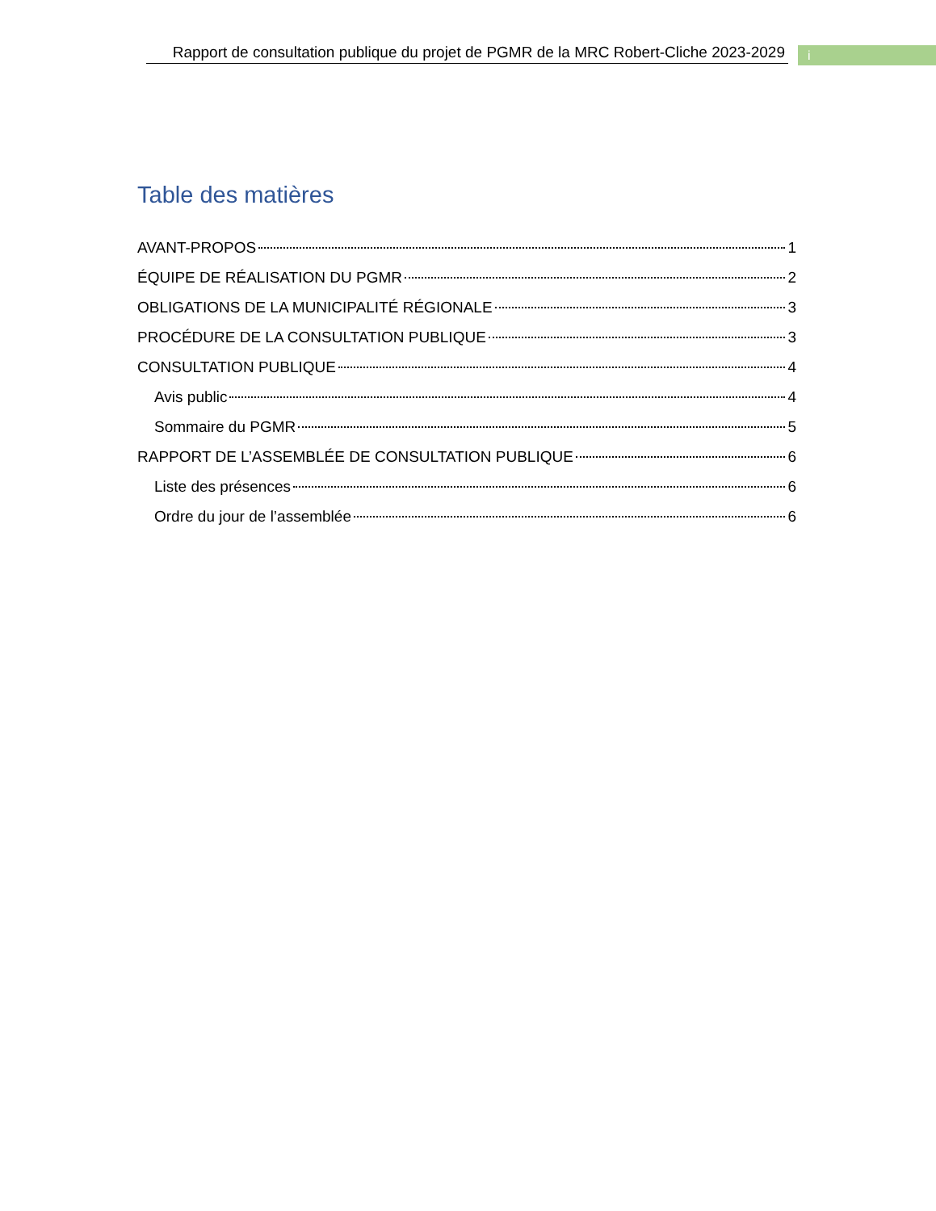Rapport de consultation publique du projet de PGMR de la MRC Robert-Cliche 2023-2029
i
Table des matières
AVANT-PROPOS 1
ÉQUIPE DE RÉALISATION DU PGMR 2
OBLIGATIONS DE LA MUNICIPALITÉ RÉGIONALE 3
PROCÉDURE DE LA CONSULTATION PUBLIQUE 3
CONSULTATION PUBLIQUE 4
Avis public 4
Sommaire du PGMR 5
RAPPORT DE L’ASSEMBLÉE DE CONSULTATION PUBLIQUE 6
Liste des présences 6
Ordre du jour de l’assemblée 6